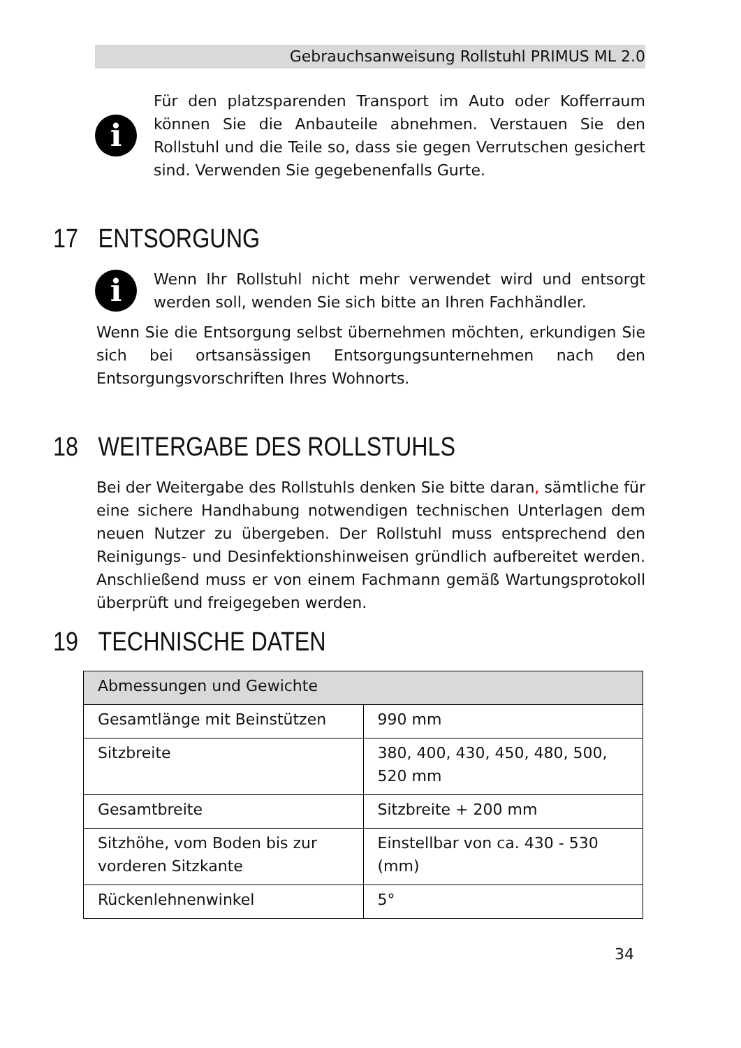Gebrauchsanweisung Rollstuhl PRIMUS ML 2.0
i
Für den platzsparenden Transport im Auto oder Kofferraum können Sie die Anbauteile abnehmen. Verstauen Sie den Rollstuhl und die Teile so, dass sie gegen Verrutschen gesichert sind. Verwenden Sie gegebenenfalls Gurte.
17 ENTSORGUNG
i
Wenn Ihr Rollstuhl nicht mehr verwendet wird und entsorgt werden soll, wenden Sie sich bitte an Ihren Fachhändler.
Wenn Sie die Entsorgung selbst übernehmen möchten, erkundigen Sie sich bei ortsansässigen Entsorgungsunternehmen nach den Entsorgungsvorschriften Ihres Wohnorts.
18 WEITERGABE DES ROLLSTUHLS
Bei der Weitergabe des Rollstuhls denken Sie bitte daran, sämtliche für eine sichere Handhabung notwendigen technischen Unterlagen dem neuen Nutzer zu übergeben. Der Rollstuhl muss entsprechend den Reinigungs- und Desinfektionshinweisen gründlich aufbereitet werden. Anschließend muss er von einem Fachmann gemäß Wartungsprotokoll überprüft und freigegeben werden.
19 TECHNISCHE DATEN
| Abmessungen und Gewichte | |
| --- | --- |
| Gesamtlänge mit Beinstützen | 990 mm |
| Sitzbreite | 380, 400, 430, 450, 480, 500, 520 mm |
| Gesamtbreite | Sitzbreite + 200 mm |
| Sitzhöhe, vom Boden bis zur vorderen Sitzkante | Einstellbar von ca. 430 - 530 (mm) |
| Rückenlehnenwinkel | 5° |
34